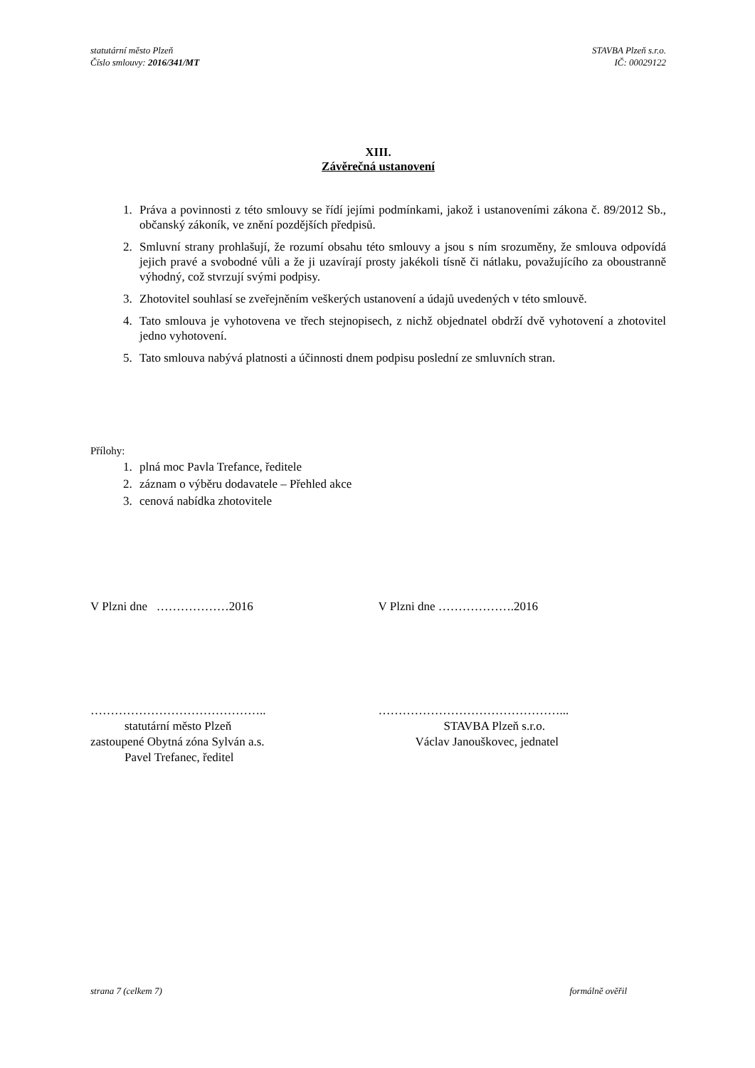statutární město Plzeň
Číslo smlouvy: 2016/341/MT
STAVBA Plzeň s.r.o.
IČ: 00029122
XIII.
Závěrečná ustanovení
1. Práva a povinnosti z této smlouvy se řídí jejími podmínkami, jakož i ustanoveními zákona č. 89/2012 Sb., občanský zákoník, ve znění pozdějších předpisů.
2. Smluvní strany prohlašují, že rozumí obsahu této smlouvy a jsou s ním srozuměny, že smlouva odpovídá jejich pravé a svobodné vůli a že ji uzavírají prosty jakékoli tísně či nátlaku, považujícího za oboustranně výhodný, což stvrzují svými podpisy.
3. Zhotovitel souhlasí se zveřejněním veškerých ustanovení a údajů uvedených v této smlouvě.
4. Tato smlouva je vyhotovena ve třech stejnopisech, z nichž objednatel obdrží dvě vyhotovení a zhotovitel jedno vyhotovení.
5. Tato smlouva nabývá platnosti a účinnosti dnem podpisu poslední ze smluvních stran.
Přílohy:
1. plná moc Pavla Trefance, ředitele
2. záznam o výběru dodavatele – Přehled akce
3. cenová nabídka zhotovitele
V Plzni dne ………………2016 V Plzni dne ……………….2016
……………………………………..
statutární město Plzeň
zastoupené Obytná zóna Sylván a.s.
Pavel Trefanec, ředitel
………………………………………...
STAVBA Plzeň s.r.o.
Václav Janouškovec, jednatel
strana 7 (celkem 7) formálně ověřil